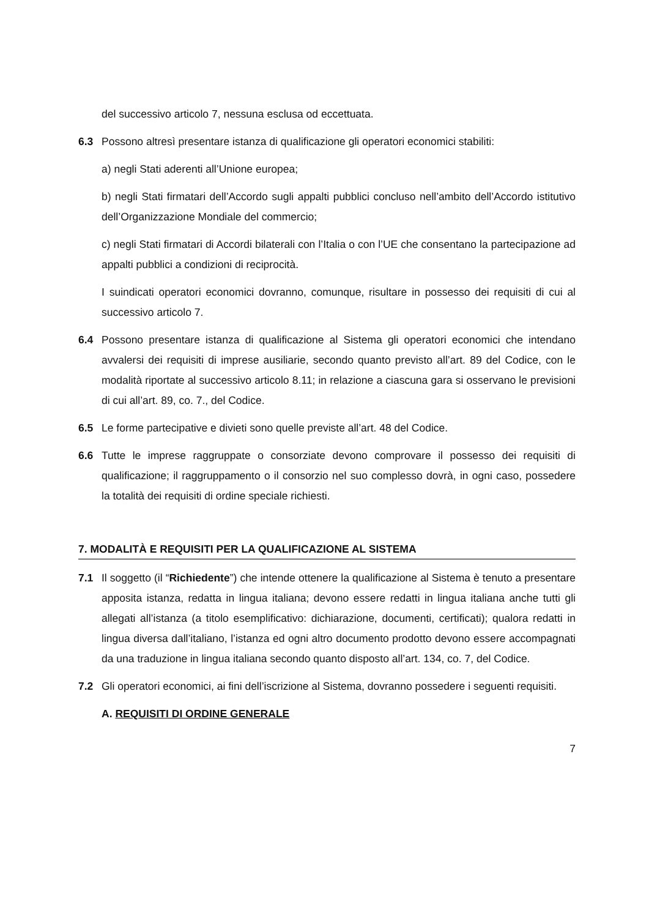del successivo articolo 7, nessuna esclusa od eccettuata.
6.3 Possono altresì presentare istanza di qualificazione gli operatori economici stabiliti:
a) negli Stati aderenti all’Unione europea;
b) negli Stati firmatari dell’Accordo sugli appalti pubblici concluso nell’ambito dell’Accordo istitutivo dell’Organizzazione Mondiale del commercio;
c) negli Stati firmatari di Accordi bilaterali con l’Italia o con l’UE che consentano la partecipazione ad appalti pubblici a condizioni di reciprocità.
I suindicati operatori economici dovranno, comunque, risultare in possesso dei requisiti di cui al successivo articolo 7.
6.4 Possono presentare istanza di qualificazione al Sistema gli operatori economici che intendano avvalersi dei requisiti di imprese ausiliarie, secondo quanto previsto all’art. 89 del Codice, con le modalità riportate al successivo articolo 8.11; in relazione a ciascuna gara si osservano le previsioni di cui all’art. 89, co. 7., del Codice.
6.5 Le forme partecipative e divieti sono quelle previste all’art. 48 del Codice.
6.6 Tutte le imprese raggruppate o consorziate devono comprovare il possesso dei requisiti di qualificazione; il raggruppamento o il consorzio nel suo complesso dovrà, in ogni caso, possedere la totalità dei requisiti di ordine speciale richiesti.
7. MODALITÀ E REQUISITI PER LA QUALIFICAZIONE AL SISTEMA
7.1 Il soggetto (il “Richiedente”) che intende ottenere la qualificazione al Sistema è tenuto a presentare apposita istanza, redatta in lingua italiana; devono essere redatti in lingua italiana anche tutti gli allegati all’istanza (a titolo esemplificativo: dichiarazione, documenti, certificati); qualora redatti in lingua diversa dall’italiano, l’istanza ed ogni altro documento prodotto devono essere accompagnati da una traduzione in lingua italiana secondo quanto disposto all’art. 134, co. 7, del Codice.
7.2 Gli operatori economici, ai fini dell’iscrizione al Sistema, dovranno possedere i seguenti requisiti.
A. REQUISITI DI ORDINE GENERALE
7